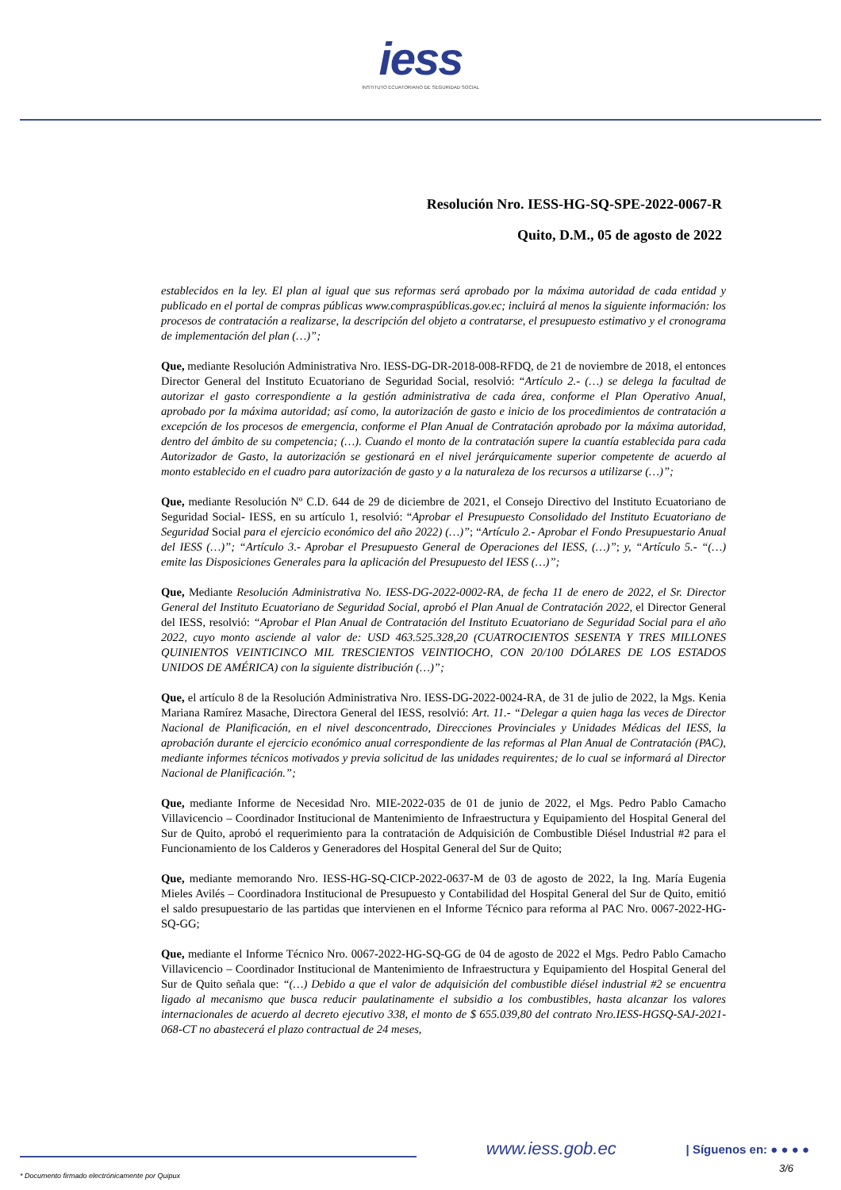iess
INSTITUTO ECUATORIANO DE SEGURIDAD SOCIAL
Resolución Nro. IESS-HG-SQ-SPE-2022-0067-R
Quito, D.M., 05 de agosto de 2022
establecidos en la ley. El plan al igual que sus reformas será aprobado por la máxima autoridad de cada entidad y publicado en el portal de compras públicas www.compraspúblicas.gov.ec; incluirá al menos la siguiente información: los procesos de contratación a realizarse, la descripción del objeto a contratarse, el presupuesto estimativo y el cronograma de implementación del plan (…)”;
Que, mediante Resolución Administrativa Nro. IESS-DG-DR-2018-008-RFDQ, de 21 de noviembre de 2018, el entonces Director General del Instituto Ecuatoriano de Seguridad Social, resolvió: “Artículo 2.- (…) se delega la facultad de autorizar el gasto correspondiente a la gestión administrativa de cada área, conforme el Plan Operativo Anual, aprobado por la máxima autoridad; así como, la autorización de gasto e inicio de los procedimientos de contratación a excepción de los procesos de emergencia, conforme el Plan Anual de Contratación aprobado por la máxima autoridad, dentro del ámbito de su competencia; (…). Cuando el monto de la contratación supere la cuantía establecida para cada Autorizador de Gasto, la autorización se gestionará en el nivel jerárquicamente superior competente de acuerdo al monto establecido en el cuadro para autorización de gasto y a la naturaleza de los recursos a utilizarse (…)”;
Que, mediante Resolución Nº C.D. 644 de 29 de diciembre de 2021, el Consejo Directivo del Instituto Ecuatoriano de Seguridad Social- IESS, en su artículo 1, resolvió: “Aprobar el Presupuesto Consolidado del Instituto Ecuatoriano de Seguridad Social para el ejercicio económico del año 2022) (…)”; “Artículo 2.- Aprobar el Fondo Presupuestario Anual del IESS (…)”; “Artículo 3.- Aprobar el Presupuesto General de Operaciones del IESS, (…)”; y, “Artículo 5.- “(…) emite las Disposiciones Generales para la aplicación del Presupuesto del IESS (…)”;
Que, Mediante Resolución Administrativa No. IESS-DG-2022-0002-RA, de fecha 11 de enero de 2022, el Sr. Director General del Instituto Ecuatoriano de Seguridad Social, aprobó el Plan Anual de Contratación 2022, el Director General del IESS, resolvió: “Aprobar el Plan Anual de Contratación del Instituto Ecuatoriano de Seguridad Social para el año 2022, cuyo monto asciende al valor de: USD 463.525.328,20 (CUATROCIENTOS SESENTA Y TRES MILLONES QUINIENTOS VEINTICINCO MIL TRESCIENTOS VEINTIOCHO, CON 20/100 DÓLARES DE LOS ESTADOS UNIDOS DE AMÉRICA) con la siguiente distribución (…)”;
Que, el artículo 8 de la Resolución Administrativa Nro. IESS-DG-2022-0024-RA, de 31 de julio de 2022, la Mgs. Kenia Mariana Ramírez Masache, Directora General del IESS, resolvió: Art. 11.- “Delegar a quien haga las veces de Director Nacional de Planificación, en el nivel desconcentrado, Direcciones Provinciales y Unidades Médicas del IESS, la aprobación durante el ejercicio económico anual correspondiente de las reformas al Plan Anual de Contratación (PAC), mediante informes técnicos motivados y previa solicitud de las unidades requirentes; de lo cual se informará al Director Nacional de Planificación.”;
Que, mediante Informe de Necesidad Nro. MIE-2022-035 de 01 de junio de 2022, el Mgs. Pedro Pablo Camacho Villavicencio – Coordinador Institucional de Mantenimiento de Infraestructura y Equipamiento del Hospital General del Sur de Quito, aprobó el requerimiento para la contratación de Adquisición de Combustible Diésel Industrial #2 para el Funcionamiento de los Calderos y Generadores del Hospital General del Sur de Quito;
Que, mediante memorando Nro. IESS-HG-SQ-CICP-2022-0637-M de 03 de agosto de 2022, la Ing. María Eugenia Mieles Avilés – Coordinadora Institucional de Presupuesto y Contabilidad del Hospital General del Sur de Quito, emitió el saldo presupuestario de las partidas que intervienen en el Informe Técnico para reforma al PAC Nro. 0067-2022-HG-SQ-GG;
Que, mediante el Informe Técnico Nro. 0067-2022-HG-SQ-GG de 04 de agosto de 2022 el Mgs. Pedro Pablo Camacho Villavicencio – Coordinador Institucional de Mantenimiento de Infraestructura y Equipamiento del Hospital General del Sur de Quito señala que: “(…) Debido a que el valor de adquisición del combustible diésel industrial #2 se encuentra ligado al mecanismo que busca reducir paulatinamente el subsidio a los combustibles, hasta alcanzar los valores internacionales de acuerdo al decreto ejecutivo 338, el monto de $ 655.039,80 del contrato Nro.IESS-HGSQ-SAJ-2021-068-CT no abastecerá el plazo contractual de 24 meses,
www.iess.gob.ec
| Síguenos en: ● ● ● ●
* Documento firmado electrónicamente por Quipux 3/6